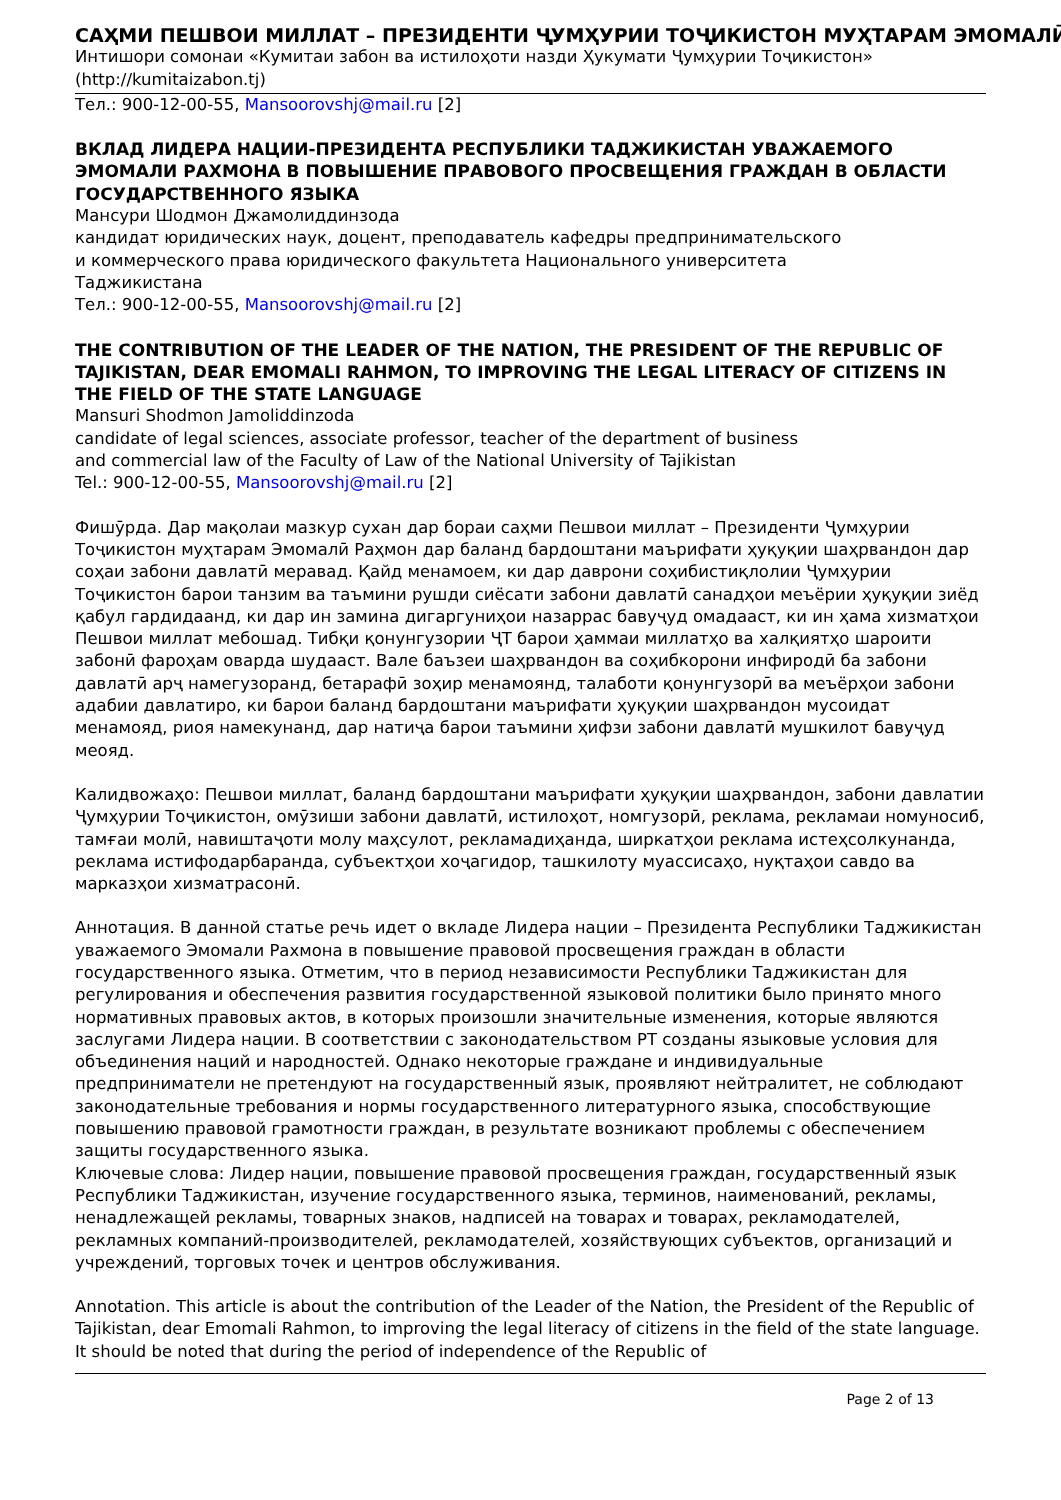САҲМИ ПЕШВОИ МИЛЛАТ – ПРЕЗИДЕНТИ ҶУМҲУРИИ ТОҶИКИСТОН МУҲТАРАМ ЭМОМАЛӢ
Интишори сомонаи «Кумитаи забон ва истилоҳоти назди Ҳукумати Ҷумҳурии Тоҷикистон» (http://kumitaizabon.tj)
Тел.: 900-12-00-55, Mansoorovshj@mail.ru [2]
ВКЛАД ЛИДЕРА НАЦИИ-ПРЕЗИДЕНТА РЕСПУБЛИКИ ТАДЖИКИСТАН УВАЖАЕМОГО ЭМОМАЛИ РАХМОНА В ПОВЫШЕНИЕ ПРАВОВОГО ПРОСВЕЩЕНИЯ ГРАЖДАН В ОБЛАСТИ ГОСУДАРСТВЕННОГО ЯЗЫКА
Мансури Шодмон Джамолиддинзода
кандидат юридических наук, доцент, преподаватель кафедры предпринимательского
и коммерческого права юридического факультета Национального университета
Таджикистана
Тел.: 900-12-00-55, Mansoorovshj@mail.ru [2]
THE CONTRIBUTION OF THE LEADER OF THE NATION, THE PRESIDENT OF THE REPUBLIC OF TAJIKISTAN, DEAR EMOMALI RAHMON, TO IMPROVING THE LEGAL LITERACY OF CITIZENS IN THE FIELD OF THE STATE LANGUAGE
Mansuri Shodmon Jamoliddinzoda
candidate of legal sciences, associate professor, teacher of the department of business
and commercial law of the Faculty of Law of the National University of Tajikistan
Tel.: 900-12-00-55, Mansoorovshj@mail.ru [2]
Фишӯрда. Дар мақолаи мазкур сухан дар бораи саҳми Пешвои миллат – Президенти Ҷумҳурии Тоҷикистон муҳтарам Эмомалӣ Раҳмон дар баланд бардоштани маърифати ҳуқуқии шаҳрвандон дар соҳаи забони давлатӣ меравад. Қайд менамоем, ки дар даврони соҳибистиқлолии Ҷумҳурии Тоҷикистон барои танзим ва таъмини рушди сиёсати забони давлатӣ санадҳои меъёрии ҳуқуқии зиёд қабул гардидаанд, ки дар ин замина дигаргуниҳои назаррас бавуҷуд омадааст, ки ин ҳама хизматҳои Пешвои миллат мебошад. Тибқи қонунгузории ҶТ барои ҳаммаи миллатҳо ва халқиятҳо шароити забонӣ фароҳам оварда шудааст. Вале баъзеи шаҳрвандон ва соҳибкорони инфиродӣ ба забони давлатӣ арҷ намегузоранд, бетарафӣ зоҳир менамоянд, талаботи қонунгузорӣ ва меъёрҳои забони адабии давлатиро, ки барои баланд бардоштани маърифати ҳуқуқии шаҳрвандон мусоидат менамояд, риоя намекунанд, дар натиҷа барои таъмини ҳифзи забони давлатӣ мушкилот бавуҷуд меояд.
Калидвожаҳо: Пешвои миллат, баланд бардоштани маърифати ҳуқуқии шаҳрвандон, забони давлатии Ҷумҳурии Тоҷикистон, омӯзиши забони давлатӣ, истилоҳот, номгузорӣ, реклама, рекламаи номуносиб, тамғаи молӣ, навиштаҷоти молу маҳсулот, рекламадиҳанда, ширкатҳои реклама истеҳсолкунанда, реклама истифодарбаранда, субъектҳои хоҷагидор, ташкилоту муассисаҳо, нуқтаҳои савдо ва марказҳои хизматрасонӣ.
Аннотация. В данной статье речь идет о вкладе Лидера нации – Президента Республики Таджикистан уважаемого Эмомали Рахмона в повышение правовой просвещения граждан в области государственного языка. Отметим, что в период независимости Республики Таджикистан для регулирования и обеспечения развития государственной языковой политики было принято много нормативных правовых актов, в которых произошли значительные изменения, которые являются заслугами Лидера нации. В соответствии с законодательством РТ созданы языковые условия для объединения наций и народностей. Однако некоторые граждане и индивидуальные предприниматели не претендуют на государственный язык, проявляют нейтралитет, не соблюдают законодательные требования и нормы государственного литературного языка, способствующие повышению правовой грамотности граждан, в результате возникают проблемы с обеспечением защиты государственного языка.
Ключевые слова: Лидер нации, повышение правовой просвещения граждан, государственный язык Республики Таджикистан, изучение государственного языка, терминов, наименований, рекламы, ненадлежащей рекламы, товарных знаков, надписей на товарах и товарах, рекламодателей, рекламных компаний-производителей, рекламодателей, хозяйствующих субъектов, организаций и учреждений, торговых точек и центров обслуживания.
Annotation. This article is about the contribution of the Leader of the Nation, the President of the Republic of Tajikistan, dear Emomali Rahmon, to improving the legal literacy of citizens in the field of the state language. It should be noted that during the period of independence of the Republic of
Page 2 of 13